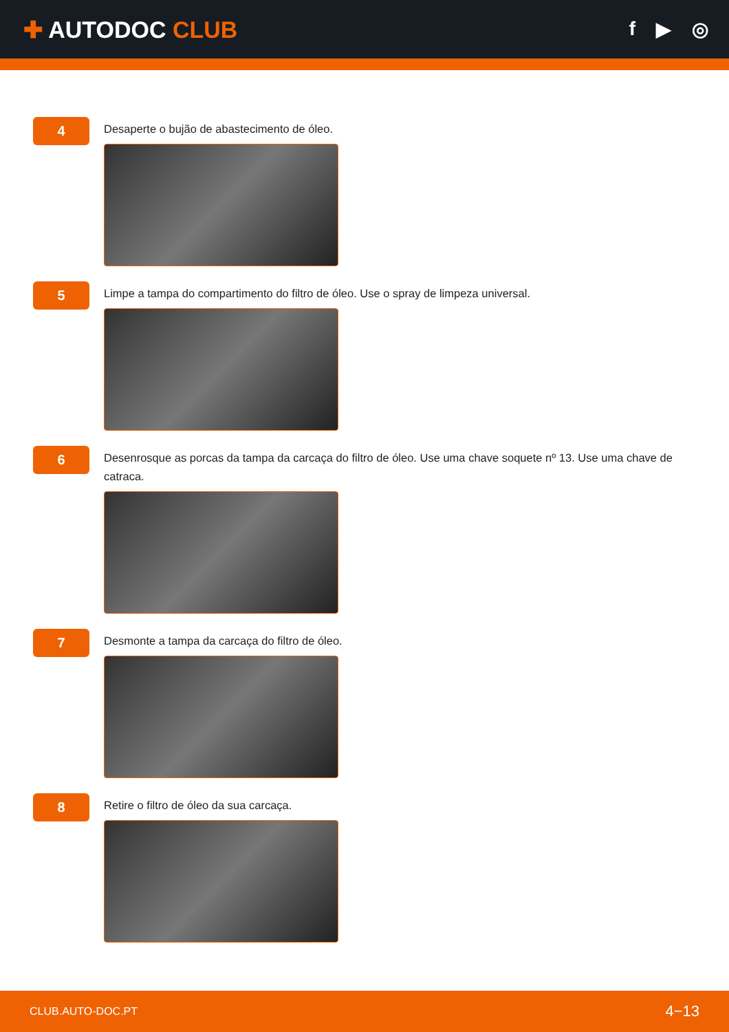✚ AUTODOC CLUB
f ▶ ◎
4
Desaperte o bujão de abastecimento de óleo.
5
Limpe a tampa do compartimento do filtro de óleo. Use o spray de limpeza universal.
6
Desenrosque as porcas da tampa da carcaça do filtro de óleo. Use uma chave soquete nº 13. Use uma chave de catraca.
7
Desmonte a tampa da carcaça do filtro de óleo.
8
Retire o filtro de óleo da sua carcaça.
CLUB.AUTO-DOC.PT 4−13